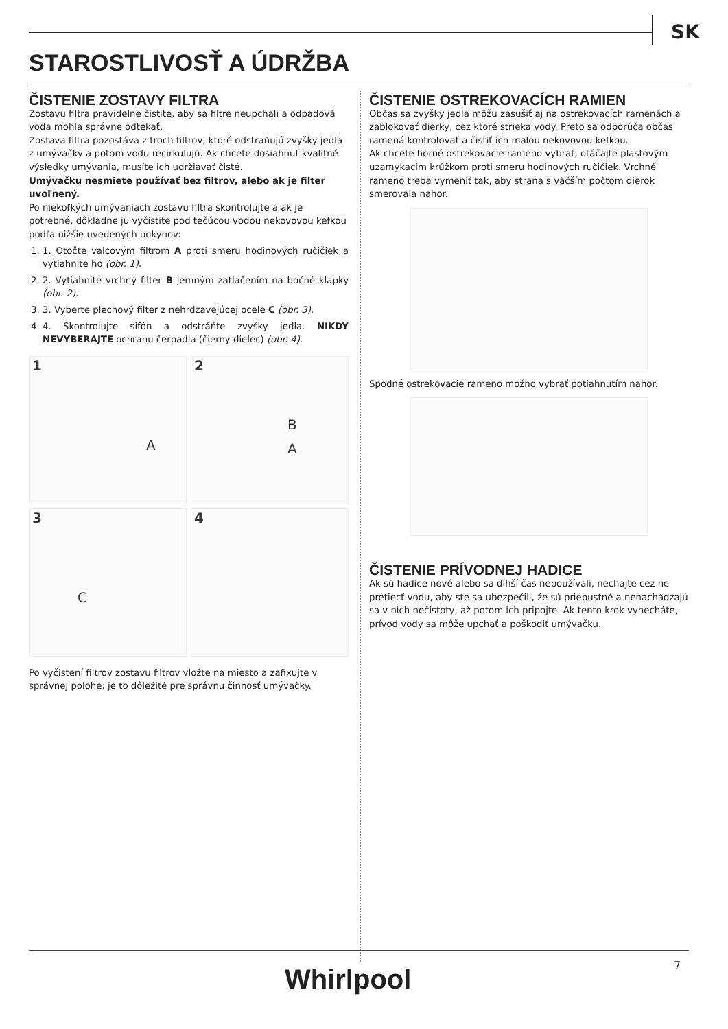SK
STAROSTLIVOSŤ A ÚDRŽBA
ČISTENIE ZOSTAVY FILTRA
Zostavu filtra pravidelne čistite, aby sa filtre neupchali a odpadová voda mohla správne odtekať.
Zostava filtra pozostáva z troch filtrov, ktoré odstraňujú zvyšky jedla z umývačky a potom vodu recirkulujú. Ak chcete dosiahnuť kvalitné výsledky umývania, musíte ich udržiavať čisté.
Umývačku nesmiete používať bez filtrov, alebo ak je filter uvoľnený.
Po niekoľkých umývaniach zostavu filtra skontrolujte a ak je potrebné, dôkladne ju vyčistite pod tečúcou vodou nekovovou kefkou podľa nižšie uvedených pokynov:
1. 1. Otočte valcovým filtrom A proti smeru hodinových ručičiek a vytiahnite ho (obr. 1).
2. 2. Vytiahnite vrchný filter B jemným zatlačením na bočné klapky (obr. 2).
3. 3. Vyberte plechový filter z nehrdzavejúcej ocele C (obr. 3).
4. 4. Skontrolujte sifón a odstráňte zvyšky jedla. NIKDY NEVYBERAJTE ochranu čerpadla (čierny dielec) (obr. 4).
1
A
2
B
A
3
C
4
Po vyčistení filtrov zostavu filtrov vložte na miesto a zafixujte v správnej polohe; je to dôležité pre správnu činnosť umývačky.
ČISTENIE OSTREKOVACÍCH RAMIEN
Občas sa zvyšky jedla môžu zasušiť aj na ostrekovacích ramenách a zablokovať dierky, cez ktoré strieka vody. Preto sa odporúča občas ramená kontrolovať a čistiť ich malou nekovovou kefkou.
Ak chcete horné ostrekovacie rameno vybrať, otáčajte plastovým uzamykacím krúžkom proti smeru hodinových ručičiek. Vrchné rameno treba vymeniť tak, aby strana s väčším počtom dierok smerovala nahor.
Spodné ostrekovacie rameno možno vybrať potiahnutím nahor.
ČISTENIE PRÍVODNEJ HADICE
Ak sú hadice nové alebo sa dlhší čas nepoužívali, nechajte cez ne pretiecť vodu, aby ste sa ubezpečili, že sú priepustné a nenachádzajú sa v nich nečistoty, až potom ich pripojte. Ak tento krok vynecháte, prívod vody sa môže upchať a poškodiť umývačku.
Whirlpool 7